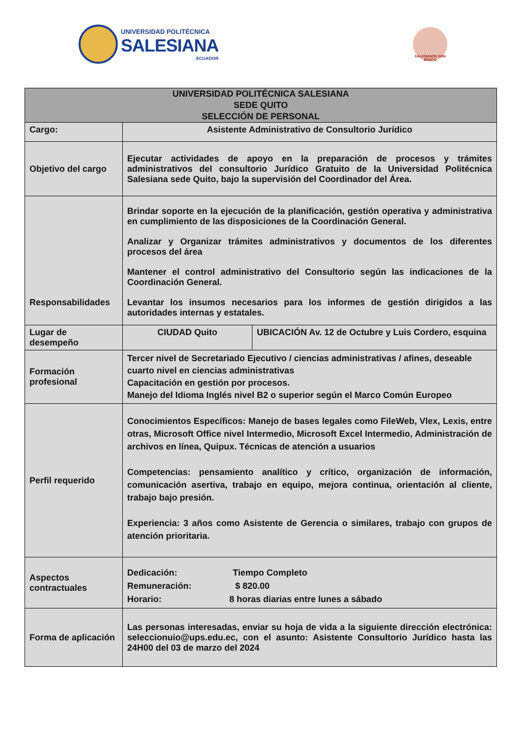UNIVERSIDAD POLITÉCNICA
SALESIANA
ECUADOR
SALESIANOS DON BOSCO
| UNIVERSIDAD POLITÉCNICA SALESIANA SEDE QUITO SELECCIÓN DE PERSONAL | | |
| --- | --- | --- |
| Cargo: | Asistente Administrativo de Consultorio Jurídico | |
| Objetivo del cargo | Ejecutar actividades de apoyo en la preparación de procesos y trámites administrativos del consultorio Jurídico Gratuito de la Universidad Politécnica Salesiana sede Quito, bajo la supervisión del Coordinador del Área. | |
| Responsabilidades | Brindar soporte en la ejecución de la planificación, gestión operativa y administrativa en cumplimiento de las disposiciones de la Coordinación General. Analizar y Organizar trámites administrativos y documentos de los diferentes procesos del área Mantener el control administrativo del Consultorio según las indicaciones de la Coordinación General. Levantar los insumos necesarios para los informes de gestión dirigidos a las autoridades internas y estatales. | |
| Lugar de desempeño | CIUDAD Quito | UBICACIÓN Av. 12 de Octubre y Luis Cordero, esquina |
| Formación profesional | Tercer nivel de Secretariado Ejecutivo / ciencias administrativas / afines, deseable cuarto nivel en ciencias administrativas Capacitación en gestión por procesos. Manejo del Idioma Inglés nivel B2 o superior según el Marco Común Europeo | |
| Perfil requerido | Conocimientos Específicos: Manejo de bases legales como FileWeb, Vlex, Lexis, entre otras, Microsoft Office nivel Intermedio, Microsoft Excel Intermedio, Administración de archivos en línea, Quipux. Técnicas de atención a usuarios Competencias: pensamiento analítico y crítico, organización de información, comunicación asertiva, trabajo en equipo, mejora continua, orientación al cliente, trabajo bajo presión. Experiencia: 3 años como Asistente de Gerencia o similares, trabajo con grupos de atención prioritaria. | |
| Aspectos contractuales | Dedicación: Tiempo Completo Remuneración: $ 820.00 Horario: 8 horas diarias entre lunes a sábado | |
| Forma de aplicación | Las personas interesadas, enviar su hoja de vida a la siguiente dirección electrónica: seleccionuio@ups.edu.ec, con el asunto: Asistente Consultorio Jurídico hasta las 24H00 del 03 de marzo del 2024 | |